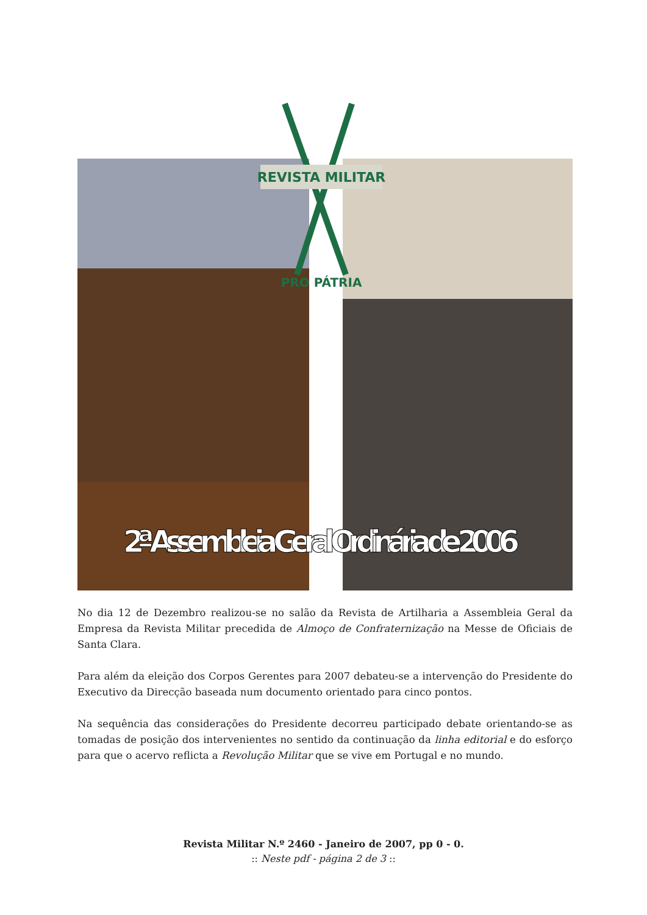REVISTA MILITAR
PRO PÁTRIA
2ª Assembleia Geral Ordinária de 2006
No dia 12 de Dezembro realizou-se no salão da Revista de Artilharia a Assembleia Geral da Empresa da Revista Militar precedida de Almoço de Confraternização na Messe de Oficiais de Santa Clara.
Para além da eleição dos Corpos Gerentes para 2007 debateu-se a intervenção do Presidente do Executivo da Direcção baseada num documento orientado para cinco pontos.
Na sequência das considerações do Presidente decorreu participado debate orientando-se as tomadas de posição dos intervenientes no sentido da continuação da linha editorial e do esforço para que o acervo reflicta a Revolução Militar que se vive em Portugal e no mundo.
Revista Militar N.º 2460 - Janeiro de 2007, pp 0 - 0.
:: Neste pdf - página 2 de 3 ::